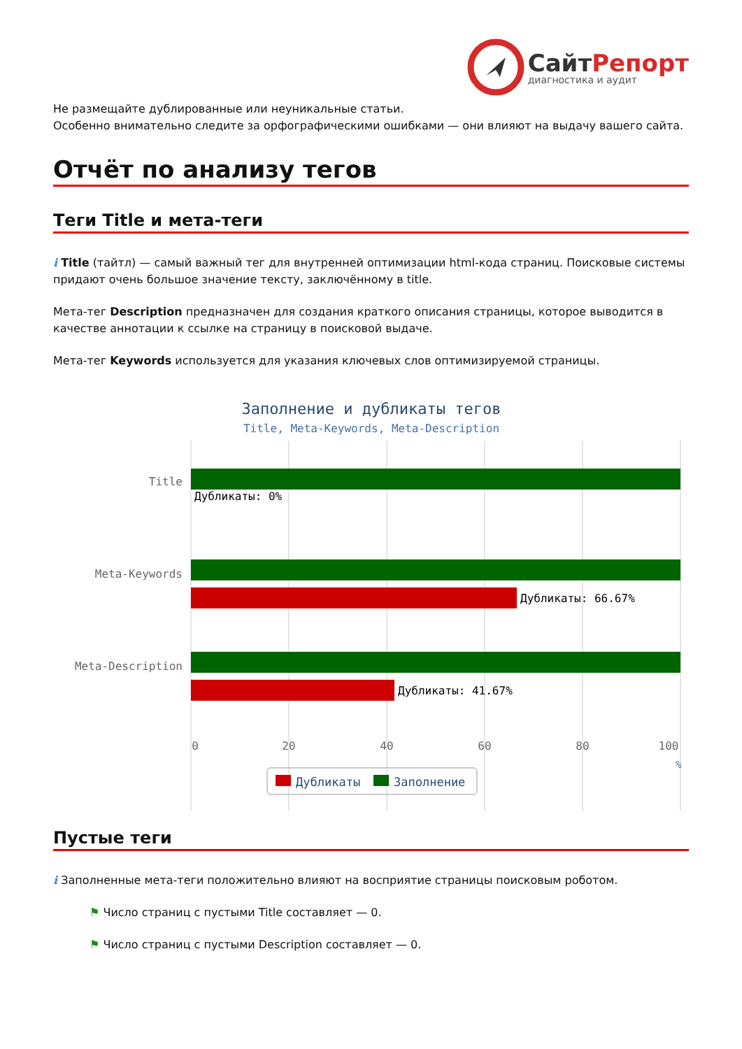СайтРепорт
диагностика и аудит
Не размещайте дублированные или неуникальные статьи.
Особенно внимательно следите за орфографическими ошибками — они влияют на выдачу вашего сайта.
Отчёт по анализу тегов
Теги Title и мета-теги
i Title (тайтл) — самый важный тег для внутренней оптимизации html-кода страниц. Поисковые системы придают очень большое значение тексту, заключённому в title.
Мета-тег Description предназначен для создания краткого описания страницы, которое выводится в качестве аннотации к ссылке на страницу в поисковой выдаче.
Мета-тег Keywords используется для указания ключевых слов оптимизируемой страницы.
Заполнение и дубликаты тегов
Title, Meta-Keywords, Meta-Description
Title
Meta-Keywords
Meta-Description
Дубликаты: 0%
Дубликаты: 66.67%
Дубликаты: 41.67%
0
20
40
60
80
100
%
Дубликаты
Заполнение
Пустые теги
i Заполненные мета-теги положительно влияют на восприятие страницы поисковым роботом.
⚑ Число страниц с пустыми Title составляет — 0.
⚑ Число страниц с пустыми Description составляет — 0.